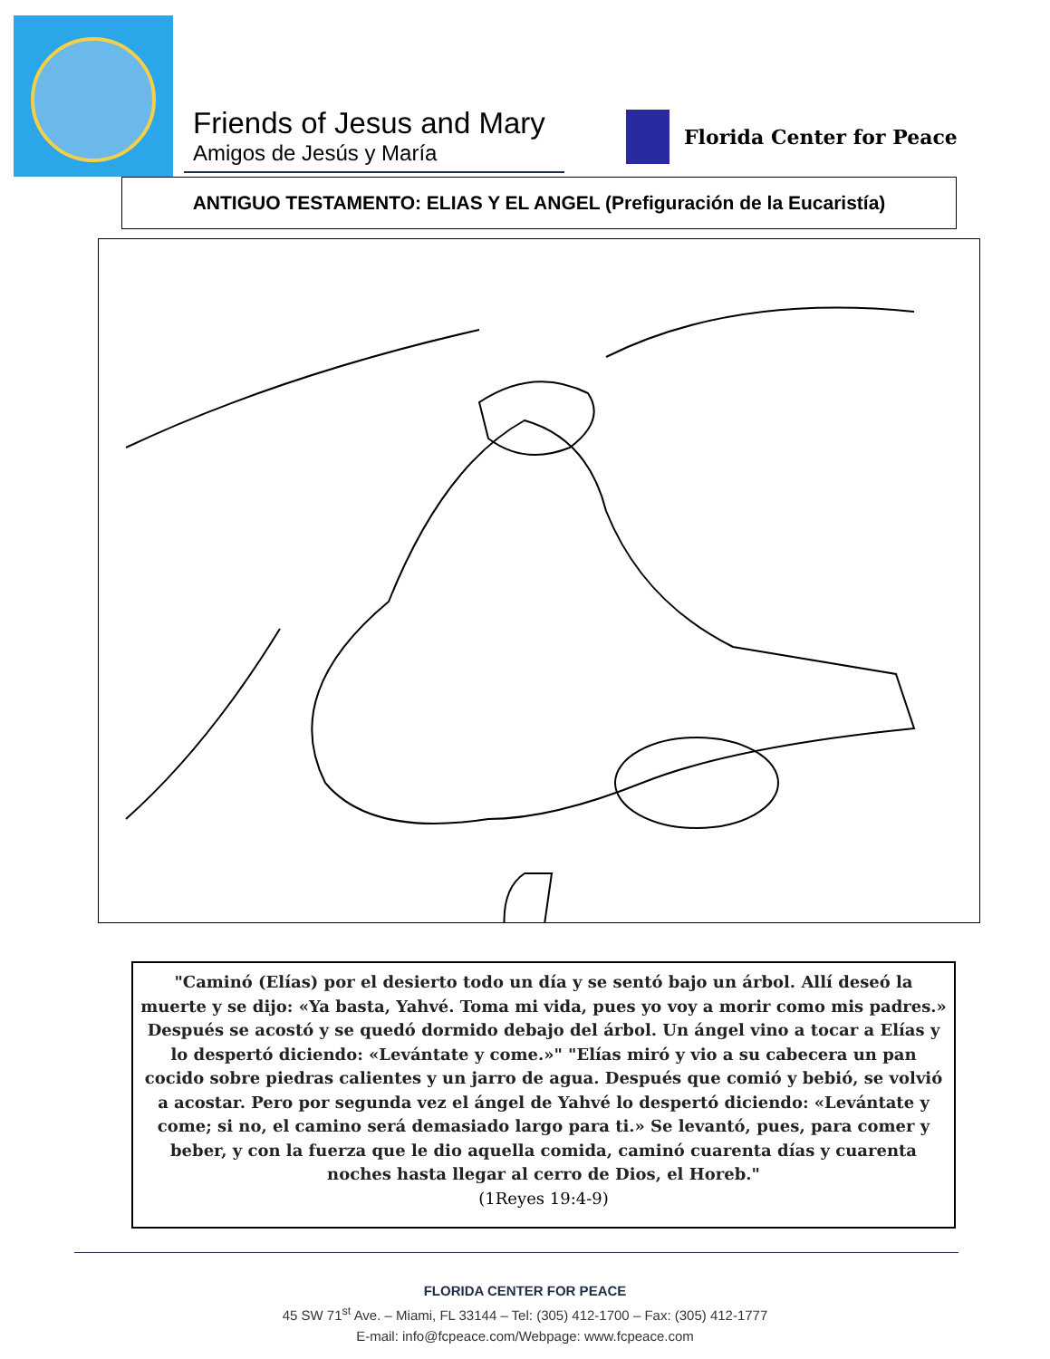Friends of Jesus and Mary
Amigos de Jesús y María
Florida Center for Peace
ANTIGUO TESTAMENTO: ELIAS Y EL ANGEL (Prefiguración de la Eucaristía)
"Caminó (Elías) por el desierto todo un día y se sentó bajo un árbol. Allí deseó la muerte y se dijo: «Ya basta, Yahvé. Toma mi vida, pues yo voy a morir como mis padres.» Después se acostó y se quedó dormido debajo del árbol. Un ángel vino a tocar a Elías y lo despertó diciendo: «Levántate y come.»" "Elías miró y vio a su cabecera un pan cocido sobre piedras calientes y un jarro de agua. Después que comió y bebió, se volvió a acostar. Pero por segunda vez el ángel de Yahvé lo despertó diciendo: «Levántate y come; si no, el camino será demasiado largo para ti.» Se levantó, pues, para comer y beber, y con la fuerza que le dio aquella comida, caminó cuarenta días y cuarenta noches hasta llegar al cerro de Dios, el Horeb."
(1Reyes 19:4-9)
FLORIDA CENTER FOR PEACE
45 SW 71<sup>st</sup> Ave. – Miami, FL 33144 – Tel: (305) 412-1700 – Fax: (305) 412-1777
E-mail: info@fcpeace.com/Webpage: www.fcpeace.com